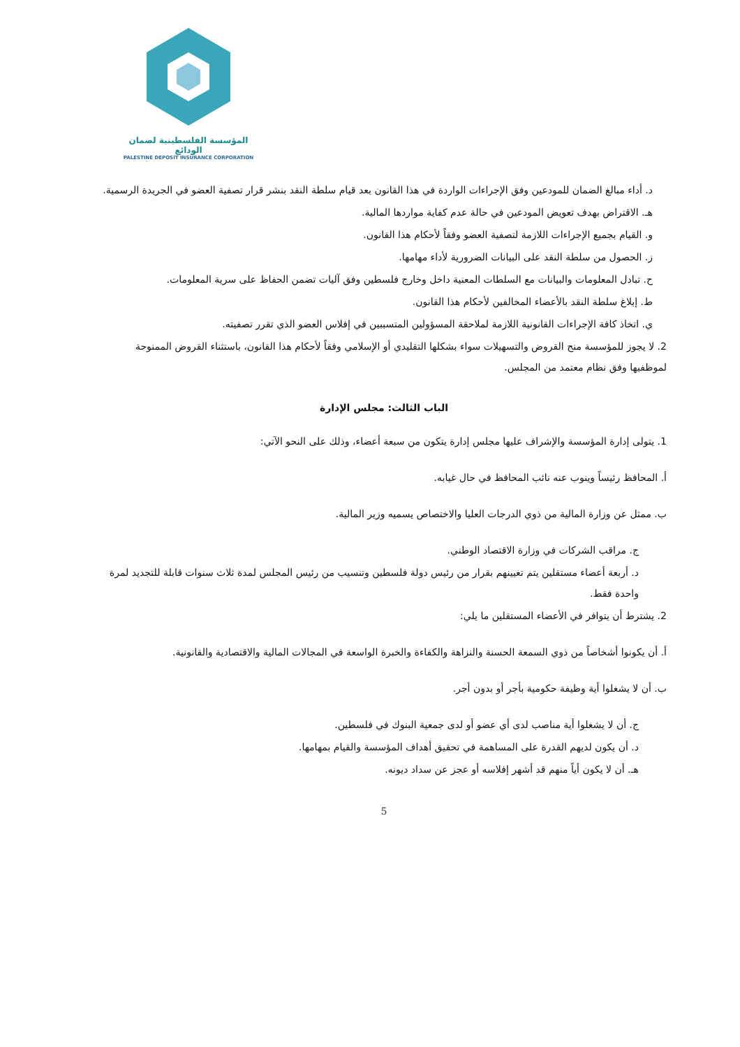المؤسسة الفلسطينية لضمان الودائع
PALESTINE DEPOSIT INSURANCE CORPORATION
د. أداء مبالغ الضمان للمودعين وفق الإجراءات الواردة في هذا القانون بعد قيام سلطة النقد بنشر قرار تصفية العضو في الجريدة الرسمية.
هـ. الاقتراض بهدف تعويض المودعين في حالة عدم كفاية مواردها المالية.
و. القيام بجميع الإجراءات اللازمة لتصفية العضو وفقاً لأحكام هذا القانون.
ز. الحصول من سلطة النقد على البيانات الضرورية لأداء مهامها.
ح. تبادل المعلومات والبيانات مع السلطات المعنية داخل وخارج فلسطين وفق آليات تضمن الحفاظ على سرية المعلومات.
ط. إبلاغ سلطة النقد بالأعضاء المخالفين لأحكام هذا القانون.
ي. اتخاذ كافة الإجراءات القانونية اللازمة لملاحقة المسؤولين المتسببين في إفلاس العضو الذي تقرر تصفيته.
2. لا يجوز للمؤسسة منح القروض والتسهيلات سواء بشكلها التقليدي أو الإسلامي وفقاً لأحكام هذا القانون، باستثناء القروض الممنوحة لموظفيها وفق نظام معتمد من المجلس.
الباب الثالث: مجلس الإدارة
1. يتولى إدارة المؤسسة والإشراف عليها مجلس إدارة يتكون من سبعة أعضاء، وذلك على النحو الآتي:
أ. المحافظ رئيساً وينوب عنه نائب المحافظ في حال غيابه.
ب. ممثل عن وزارة المالية من ذوي الدرجات العليا والاختصاص يسميه وزير المالية.
ج. مراقب الشركات في وزارة الاقتصاد الوطني.
د. أربعة أعضاء مستقلين يتم تعيينهم بقرار من رئيس دولة فلسطين وتنسيب من رئيس المجلس لمدة ثلاث سنوات قابلة للتجديد لمرة واحدة فقط.
2. يشترط أن يتوافر في الأعضاء المستقلين ما يلي:
أ. أن يكونوا أشخاصاً من ذوي السمعة الحسنة والنزاهة والكفاءة والخبرة الواسعة في المجالات المالية والاقتصادية والقانونية.
ب. أن لا يشغلوا أية وظيفة حكومية بأجر أو بدون أجر.
ج. أن لا يشغلوا أية مناصب لدى أي عضو أو لدى جمعية البنوك في فلسطين.
د. أن يكون لديهم القدرة على المساهمة في تحقيق أهداف المؤسسة والقيام بمهامها.
هـ. أن لا يكون أياً منهم قد أشهر إفلاسه أو عجز عن سداد ديونه.
5